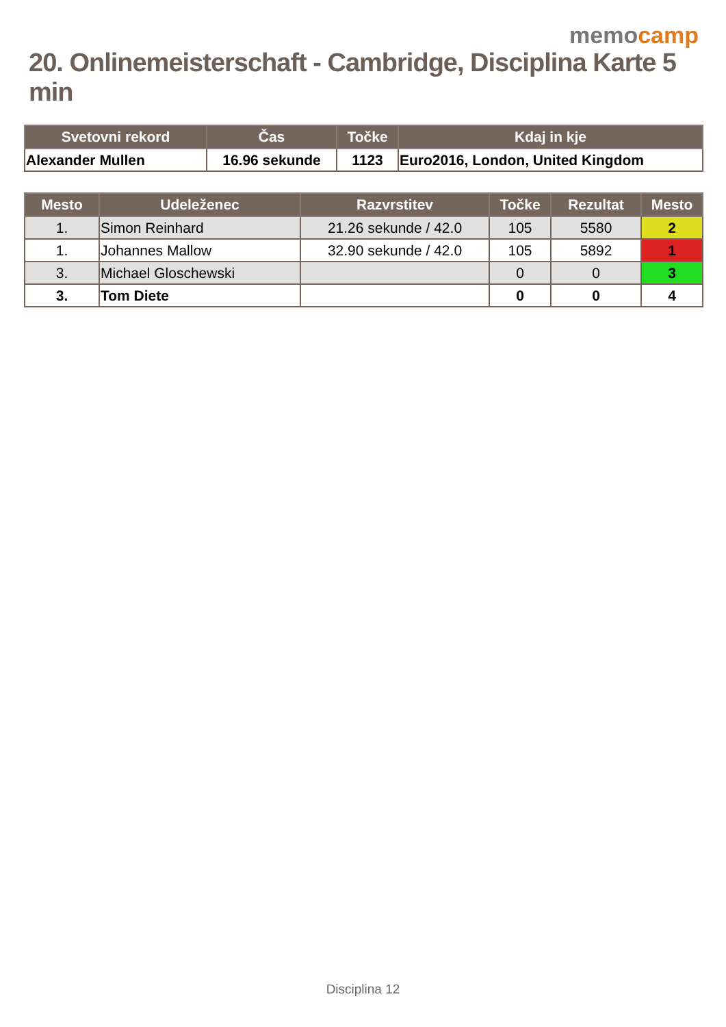memocamp
20. Onlinemeisterschaft - Cambridge, Disciplina Karte 5 min
| Svetovni rekord | Čas | Točke | Kdaj in kje |
| --- | --- | --- | --- |
| Alexander Mullen | 16.96 sekunde | 1123 | Euro2016, London, United Kingdom |
| Mesto | Udeleženec | Razvrstitev | Točke | Rezultat | Mesto |
| --- | --- | --- | --- | --- | --- |
| 1. | Simon Reinhard | 21.26 sekunde / 42.0 | 105 | 5580 | 2 |
| 1. | Johannes Mallow | 32.90 sekunde / 42.0 | 105 | 5892 | 1 |
| 3. | Michael Gloschewski | | 0 | 0 | 3 |
| 3. | Tom Diete | | 0 | 0 | 4 |
Disciplina 12